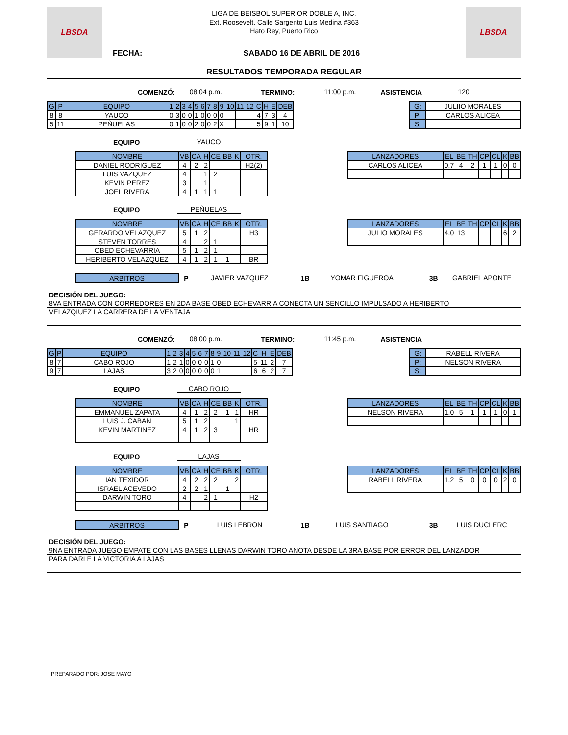LBSDA
LIGA DE BEISBOL SUPERIOR DOBLE A, INC.
Ext. Roosevelt, Calle Sargento Luis Medina #363
Hato Rey, Puerto Rico
LBSDA
FECHA: SABADO 16 DE ABRIL DE 2016
RESULTADOS TEMPORADA REGULAR
COMENZÓ: 08:04 p.m. TERMINO: 11:00 p.m. ASISTENCIA 120
| G | P | EQUIPO | 1 | 2 | 3 | 4 | 5 | 6 | 7 | 8 | 9 | 10 | 11 | 12 | C | H | E | DEB |
| --- | --- | --- | --- | --- | --- | --- | --- | --- | --- | --- | --- | --- | --- | --- | --- | --- | --- | --- |
| 8 | 8 | YAUCO | 0 | 3 | 0 | 0 | 1 | 0 | 0 | 0 | 0 | | | | 4 | 7 | 3 | 4 |
| 5 | 11 | PEÑUELAS | 0 | 1 | 0 | 0 | 2 | 0 | 0 | 2 | X | | | | 5 | 9 | 1 | 10 |
| G: | JULIIO MORALES |
| P: | CARLOS ALICEA |
| S: | |
EQUIPO YAUCO
| NOMBRE | VB | CA | H | CE | BB | K | OTR. |
| --- | --- | --- | --- | --- | --- | --- | --- |
| DANIEL RODRIGUEZ | 4 | 2 | 2 | | | | H2(2) |
| LUIS VAZQUEZ | 4 | | 1 | 2 | | | |
| KEVIN PEREZ | 3 | | 1 | | | | |
| JOEL RIVERA | 4 | 1 | 1 | 1 | | | |
| LANZADORES | EL | BE | TH | CP | CL | K | BB |
| --- | --- | --- | --- | --- | --- | --- | --- |
| CARLOS ALICEA | 0.7 | 4 | 2 | 1 | 1 | 0 | 0 |
EQUIPO PEÑUELAS
| NOMBRE | VB | CA | H | CE | BB | K | OTR. |
| --- | --- | --- | --- | --- | --- | --- | --- |
| GERARDO VELAZQUEZ | 5 | 1 | 2 | | | | H3 |
| STEVEN TORRES | 4 | | 2 | 1 | | | |
| OBED ECHEVARRIA | 5 | 1 | 2 | 1 | | | |
| HERIBERTO VELAZQUEZ | 4 | 1 | 2 | 1 | 1 | | BR |
| LANZADORES | EL | BE | TH | CP | CL | K | BB |
| --- | --- | --- | --- | --- | --- | --- | --- |
| JULIO MORALES | 4.0 | 13 | | | | 6 | 2 |
| ARBITROS |
| --- |
P JAVIER VAZQUEZ 1B YOMAR FIGUEROA 3B GABRIEL APONTE
DECISIÓN DEL JUEGO:
8VA ENTRADA CON CORREDORES EN 2DA BASE OBED ECHEVARRIA CONECTA UN SENCILLO IMPULSADO A HERIBERTO
VELAZQIUEZ LA CARRERA DE LA VENTAJA
COMENZÓ: 08:00 p.m. TERMINO: 11:45 p.m. ASISTENCIA
| G | P | EQUIPO | 1 | 2 | 3 | 4 | 5 | 6 | 7 | 8 | 9 | 10 | 11 | 12 | C | H | E | DEB |
| --- | --- | --- | --- | --- | --- | --- | --- | --- | --- | --- | --- | --- | --- | --- | --- | --- | --- | --- |
| 8 | 7 | CABO ROJO | 1 | 2 | 1 | 0 | 0 | 0 | 0 | 1 | 0 | | | | 5 | 11 | 2 | 7 |
| 9 | 7 | LAJAS | 3 | 2 | 0 | 0 | 0 | 0 | 0 | 0 | 1 | | | | 6 | 6 | 2 | 7 |
| G: | RABELL RIVERA |
| P: | NELSON RIVERA |
| S: | |
EQUIPO CABO ROJO
| NOMBRE | VB | CA | H | CE | BB | K | OTR. |
| --- | --- | --- | --- | --- | --- | --- | --- |
| EMMANUEL ZAPATA | 4 | 1 | 2 | 2 | 1 | 1 | HR |
| LUIS J. CABAN | 5 | 1 | 2 | | | 1 | |
| KEVIN MARTINEZ | 4 | 1 | 2 | 3 | | | HR |
| LANZADORES | EL | BE | TH | CP | CL | K | BB |
| --- | --- | --- | --- | --- | --- | --- | --- |
| NELSON RIVERA | 1.0 | 5 | 1 | 1 | 1 | 0 | 1 |
EQUIPO LAJAS
| NOMBRE | VB | CA | H | CE | BB | K | OTR. |
| --- | --- | --- | --- | --- | --- | --- | --- |
| IAN TEXIDOR | 4 | 2 | 2 | 2 | | 2 | |
| ISRAEL ACEVEDO | 2 | 2 | 1 | | 1 | | |
| DARWIN TORO | 4 | | 2 | 1 | | | H2 |
| LANZADORES | EL | BE | TH | CP | CL | K | BB |
| --- | --- | --- | --- | --- | --- | --- | --- |
| RABELL RIVERA | 1.2 | 5 | 0 | 0 | 0 | 2 | 0 |
| ARBITROS |
| --- |
P LUIS LEBRON 1B LUIS SANTIAGO 3B LUIS DUCLERC
DECISIÓN DEL JUEGO:
9NA ENTRADA JUEGO EMPATE CON LAS BASES LLENAS DARWIN TORO ANOTA DESDE LA 3RA BASE POR ERROR DEL LANZADOR
PARA DARLE LA VICTORIA A LAJAS
PREPARADO POR: JOSE MAYO